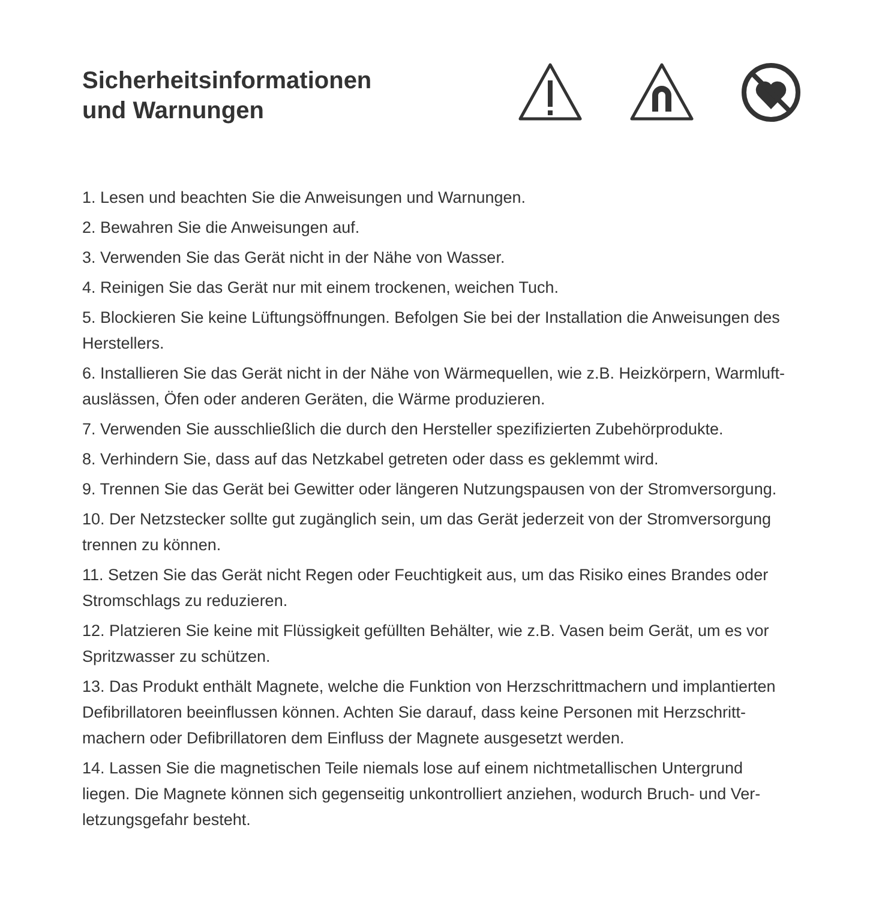Sicherheitsinformationen
und Warnungen
1. Lesen und beachten Sie die Anweisungen und Warnungen.
2. Bewahren Sie die Anweisungen auf.
3. Verwenden Sie das Gerät nicht in der Nähe von Wasser.
4. Reinigen Sie das Gerät nur mit einem trockenen, weichen Tuch.
5. Blockieren Sie keine Lüftungsöffnungen. Befolgen Sie bei der Installation die Anweisungen des Herstellers.
6. Installieren Sie das Gerät nicht in der Nähe von Wärmequellen, wie z.B. Heizkörpern, Warmluft­auslässen, Öfen oder anderen Geräten, die Wärme produzieren.
7. Verwenden Sie ausschließlich die durch den Hersteller spezifizierten Zubehörprodukte.
8. Verhindern Sie, dass auf das Netzkabel getreten oder dass es geklemmt wird.
9. Trennen Sie das Gerät bei Gewitter oder längeren Nutzungspausen von der Stromversorgung.
10. Der Netzstecker sollte gut zugänglich sein, um das Gerät jederzeit von der Stromversorgung trennen zu können.
11. Setzen Sie das Gerät nicht Regen oder Feuchtigkeit aus, um das Risiko eines Brandes oder Stromschlags zu reduzieren.
12. Platzieren Sie keine mit Flüssigkeit gefüllten Behälter, wie z.B. Vasen beim Gerät, um es vor Spritzwasser zu schützen.
13. Das Produkt enthält Magnete, welche die Funktion von Herzschrittmachern und implantierten Defibrillatoren beeinflussen können. Achten Sie darauf, dass keine Personen mit Herzschritt­machern oder Defibrillatoren dem Einfluss der Magnete ausgesetzt werden.
14. Lassen Sie die magnetischen Teile niemals lose auf einem nichtmetallischen Untergrund liegen. Die Magnete können sich gegenseitig unkontrolliert anziehen, wodurch Bruch- und Ver­letzungsgefahr besteht.